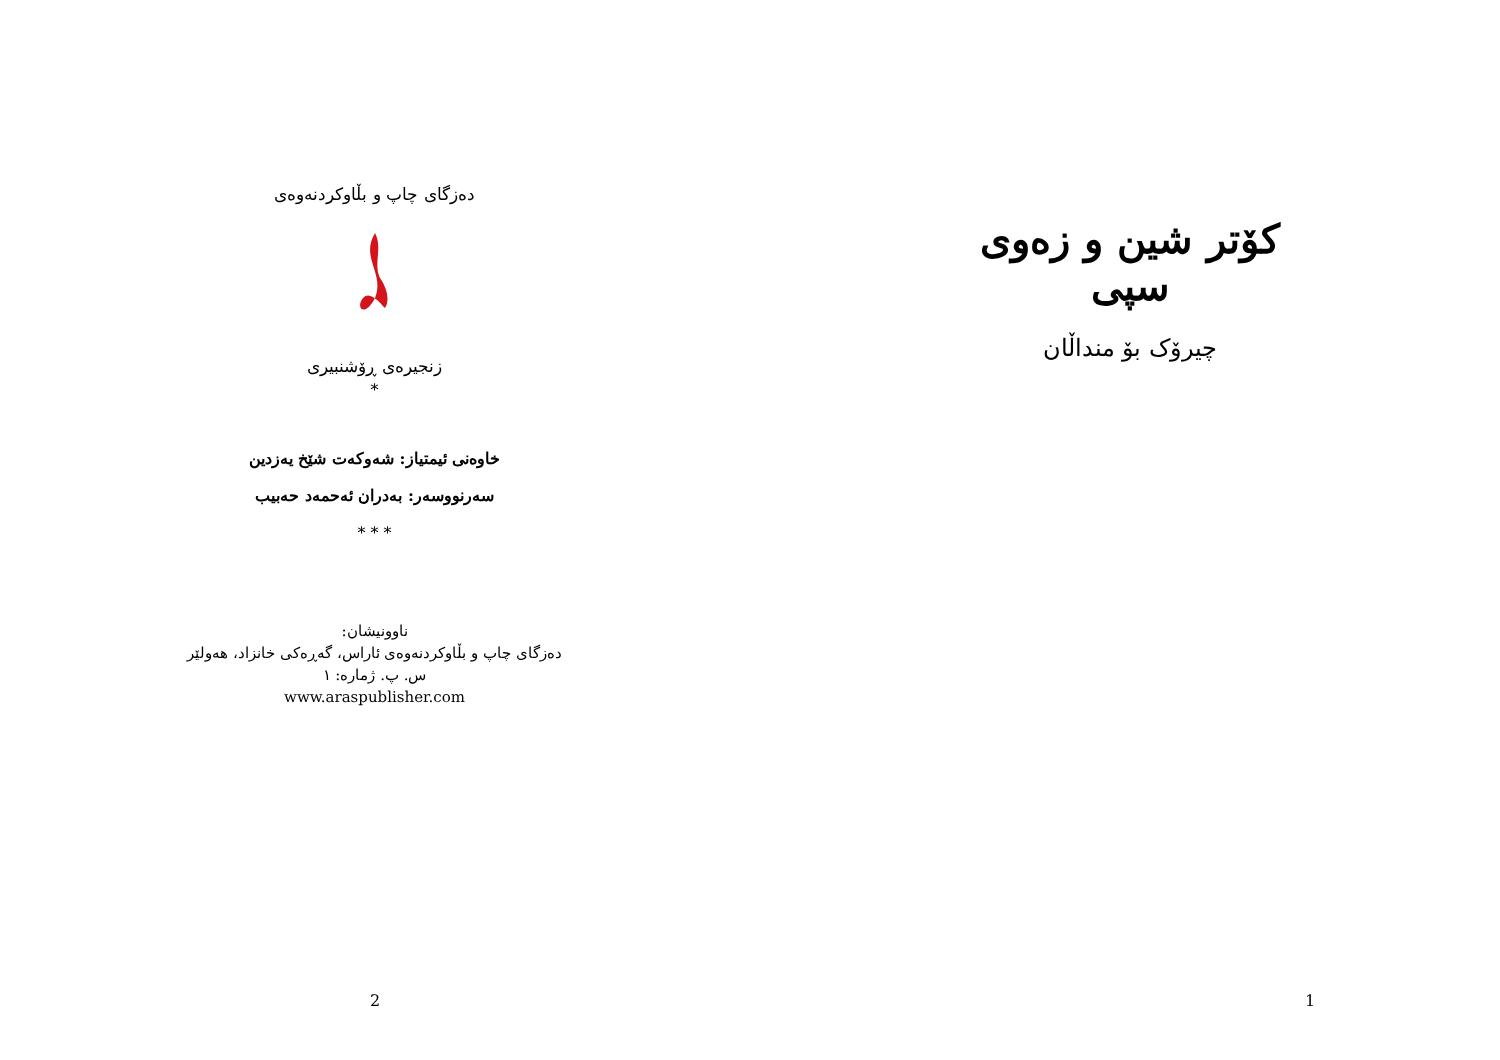دەزگای چاپ و بڵاوکردنەوەی
زنجیرەی ڕۆشنبیری
*
خاوەنی ئیمتیاز: شەوکەت شێخ یەزدین
سەرنووسەر: بەدران ئەحمەد حەبیب
* * *
ناوونیشان:
دەزگای چاپ و بڵاوکردنەوەی ئاراس، گەڕەکی خانزاد، هەولێر
س. پ. ژمارە: ١
www.araspublisher.com
2
کۆتر شین و زەوی سپی
چیرۆک بۆ منداڵان
1